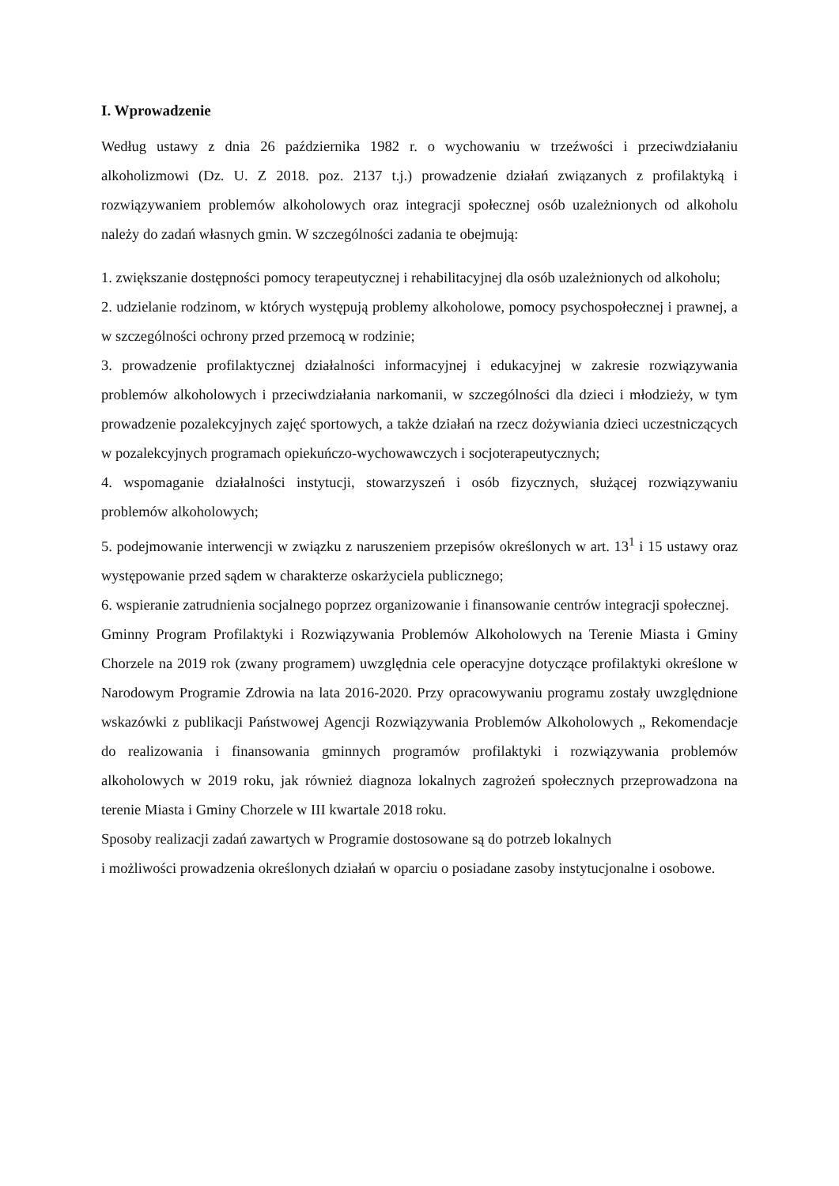I. Wprowadzenie
Według ustawy z dnia 26 października 1982 r. o wychowaniu w trzeźwości i przeciwdziałaniu alkoholizmowi (Dz. U. Z 2018. poz. 2137 t.j.) prowadzenie działań związanych z profilaktyką i rozwiązywaniem problemów alkoholowych oraz integracji społecznej osób uzależnionych od alkoholu należy do zadań własnych gmin. W szczególności zadania te obejmują:
1. zwiększanie dostępności pomocy terapeutycznej i rehabilitacyjnej dla osób uzależnionych od alkoholu;
2. udzielanie rodzinom, w których występują problemy alkoholowe, pomocy psychospołecznej i prawnej, a w szczególności ochrony przed przemocą w rodzinie;
3. prowadzenie profilaktycznej działalności informacyjnej i edukacyjnej w zakresie rozwiązywania problemów alkoholowych i przeciwdziałania narkomanii, w szczególności dla dzieci i młodzieży, w tym prowadzenie pozalekcyjnych zajęć sportowych, a także działań na rzecz dożywiania dzieci uczestniczących w pozalekcyjnych programach opiekuńczo-wychowawczych i socjoterapeutycznych;
4. wspomaganie działalności instytucji, stowarzyszeń i osób fizycznych, służącej rozwiązywaniu problemów alkoholowych;
5. podejmowanie interwencji w związku z naruszeniem przepisów określonych w art. 13<sup>1</sup> i 15 ustawy oraz występowanie przed sądem w charakterze oskarżyciela publicznego;
6. wspieranie zatrudnienia socjalnego poprzez organizowanie i finansowanie centrów integracji społecznej.
Gminny Program Profilaktyki i Rozwiązywania Problemów Alkoholowych na Terenie Miasta i Gminy Chorzele na 2019 rok (zwany programem) uwzględnia cele operacyjne dotyczące profilaktyki określone w Narodowym Programie Zdrowia na lata 2016-2020. Przy opracowywaniu programu zostały uwzględnione wskazówki z publikacji Państwowej Agencji Rozwiązywania Problemów Alkoholowych „ Rekomendacje do realizowania i finansowania gminnych programów profilaktyki i rozwiązywania problemów alkoholowych w 2019 roku, jak również diagnoza lokalnych zagrożeń społecznych przeprowadzona na terenie Miasta i Gminy Chorzele w III kwartale 2018 roku.
Sposoby realizacji zadań zawartych w Programie dostosowane są do potrzeb lokalnych
i możliwości prowadzenia określonych działań w oparciu o posiadane zasoby instytucjonalne i osobowe.